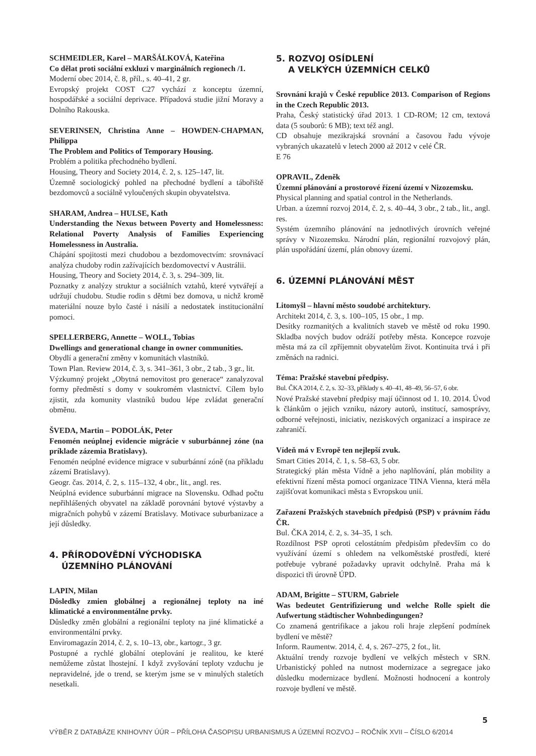SCHMEIDLER, Karel – MARŠÁLKOVÁ, Kateřina
Co dělat proti sociální exkluzi v marginálních regionech /1.
Moderní obec 2014, č. 8, příl., s. 40–41, 2 gr.
Evropský projekt COST C27 vychází z konceptu územní, hospodářské a sociální deprivace. Případová studie jižní Moravy a Dolního Rakouska.
SEVERINSEN, Christina Anne – HOWDEN-CHAPMAN, Philippa
The Problem and Politics of Temporary Housing.
Problém a politika přechodného bydlení.
Housing, Theory and Society 2014, č. 2, s. 125–147, lit.
Územně sociologický pohled na přechodné bydlení a tábořiště bezdomovců a sociálně vyloučených skupin obyvatelstva.
SHARAM, Andrea – HULSE, Kath
Understanding the Nexus between Poverty and Homelessness: Relational Poverty Analysis of Families Experiencing Homelessness in Australia.
Chápání spojitosti mezi chudobou a bezdomovectvím: srovnávací analýza chudoby rodin zažívajících bezdomovectví v Austrálii.
Housing, Theory and Society 2014, č. 3, s. 294–309, lit.
Poznatky z analýzy struktur a sociálních vztahů, které vytvářejí a udržují chudobu. Studie rodin s dětmi bez domova, u nichž kromě materiální nouze bylo časté i násilí a nedostatek institucionální pomoci.
SPELLERBERG, Annette – WOLL, Tobias
Dwellings and generational change in owner communities.
Obydlí a generační změny v komunitách vlastníků.
Town Plan. Review 2014, č. 3, s. 341–361, 3 obr., 2 tab., 3 gr., lit.
Výzkumný projekt „Obytná nemovitost pro generace“ zanalyzoval formy předměstí s domy v soukromém vlastnictví. Cílem bylo zjistit, zda komunity vlastníků budou lépe zvládat generační obměnu.
ŠVEDA, Martin – PODOLÁK, Peter
Fenomén neúplnej evidencie migrácie v suburbánnej zóne (na príklade zázemia Bratislavy).
Fenomén neúplné evidence migrace v suburbánní zóně (na příkladu zázemí Bratislavy).
Geogr. čas. 2014, č. 2, s. 115–132, 4 obr., lit., angl. res.
Neúplná evidence suburbánní migrace na Slovensku. Odhad počtu nepřihlášených obyvatel na základě porovnání bytové výstavby a migračních pohybů v zázemí Bratislavy. Motivace suburbanizace a její důsledky.
4. PŘÍRODOVĚDNÍ VÝCHODISKA
ÚZEMNÍHO PLÁNOVÁNÍ
LAPIN, Milan
Dôsledky zmien globálnej a regionálnej teploty na iné klimatické a environmentálne prvky.
Důsledky změn globální a regionální teploty na jiné klimatické a environmentální prvky.
Enviromagazín 2014, č. 2, s. 10–13, obr., kartogr., 3 gr.
Postupné a rychlé globální oteplování je realitou, ke které nemůžeme zůstat lhostejní. I když zvyšování teploty vzduchu je nepravidelné, jde o trend, se kterým jsme se v minulých staletích nesetkali.
5. ROZVOJ OSÍDLENÍ
A VELKÝCH ÚZEMNÍCH CELKŮ
Srovnání krajů v České republice 2013. Comparison of Regions in the Czech Republic 2013.
Praha, Český statistický úřad 2013. 1 CD-ROM; 12 cm, textová data (5 souborů: 6 MB); text též angl.
CD obsahuje mezikrajská srovnání a časovou řadu vývoje vybraných ukazatelů v letech 2000 až 2012 v celé ČR.
E 76
OPRAVIL, Zdeněk
Územní plánování a prostorové řízení území v Nizozemsku.
Physical planning and spatial control in the Netherlands.
Urban. a územní rozvoj 2014, č. 2, s. 40–44, 3 obr., 2 tab., lit., angl. res.
Systém územního plánování na jednotlivých úrovních veřejné správy v Nizozemsku. Národní plán, regionální rozvojový plán, plán uspořádání území, plán obnovy území.
6. ÚZEMNÍ PLÁNOVÁNÍ MĚST
Litomyšl – hlavní město soudobé architektury.
Architekt 2014, č. 3, s. 100–105, 15 obr., 1 mp.
Desítky rozmanitých a kvalitních staveb ve městě od roku 1990. Skladba nových budov odráží potřeby města. Koncepce rozvoje města má za cíl zpříjemnit obyvatelům život. Kontinuita trvá i při změnách na radnici.
Téma: Pražské stavební předpisy.
Bul. ČKA 2014, č. 2, s. 32–33, příklady s. 40–41, 48–49, 56–57, 6 obr.
Nové Pražské stavební předpisy mají účinnost od 1. 10. 2014. Úvod k článkům o jejich vzniku, názory autorů, institucí, samosprávy, odborné veřejnosti, iniciativ, neziskových organizací a inspirace ze zahraničí.
Vídeň má v Evropě ten nejlepší zvuk.
Smart Cities 2014, č. 1, s. 58–63, 5 obr.
Strategický plán města Vídně a jeho naplňování, plán mobility a efektivní řízení města pomocí organizace TINA Vienna, která měla zajišťovat komunikaci města s Evropskou unií.
Zařazení Pražských stavebních předpisů (PSP) v právním řádu ČR.
Bul. ČKA 2014, č. 2, s. 34–35, 1 sch.
Rozdílnost PSP oproti celostátním předpisům především co do využívání území s ohledem na velkoměstské prostředí, které potřebuje vybrané požadavky upravit odchylně. Praha má k dispozici tři úrovně ÚPD.
ADAM, Brigitte – STURM, Gabriele
Was bedeutet Gentrifizierung und welche Rolle spielt die Aufwertung städtischer Wohnbedingungen?
Co znamená gentrifikace a jakou roli hraje zlepšení podmínek bydlení ve městě?
Inform. Raumentw. 2014, č. 4, s. 267–275, 2 fot., lit.
Aktuální trendy rozvoje bydlení ve velkých městech v SRN. Urbanistický pohled na nutnost modernizace a segregace jako důsledku modernizace bydlení. Možnosti hodnocení a kontroly rozvoje bydlení ve městě.
5
VÝBĚR Z DATABÁZE KNIHOVNY ÚÚR – PŘÍLOHA ČASOPISU URBANISMUS A ÚZEMNÍ ROZVOJ – ROČNÍK XVII – ČÍSLO 6/2014